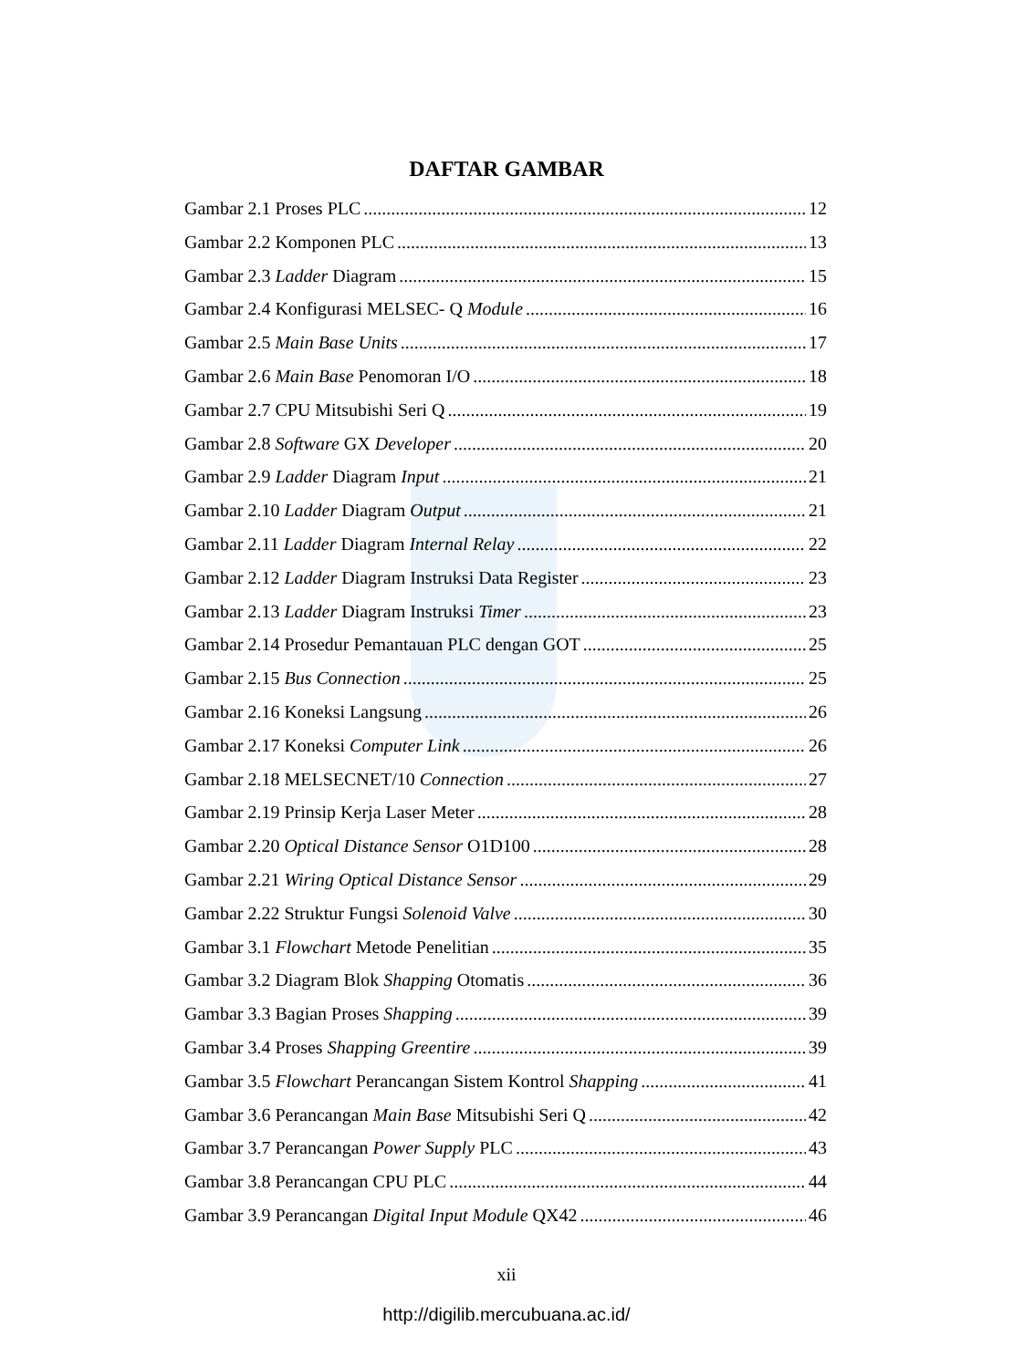DAFTAR GAMBAR
Gambar 2.1 Proses PLC 12
Gambar 2.2 Komponen PLC 13
Gambar 2.3 Ladder Diagram 15
Gambar 2.4 Konfigurasi MELSEC- Q Module 16
Gambar 2.5 Main Base Units 17
Gambar 2.6 Main Base Penomoran I/O 18
Gambar 2.7 CPU Mitsubishi Seri Q 19
Gambar 2.8 Software GX Developer 20
Gambar 2.9 Ladder Diagram Input 21
Gambar 2.10 Ladder Diagram Output 21
Gambar 2.11 Ladder Diagram Internal Relay 22
Gambar 2.12 Ladder Diagram Instruksi Data Register 23
Gambar 2.13 Ladder Diagram Instruksi Timer 23
Gambar 2.14 Prosedur Pemantauan PLC dengan GOT 25
Gambar 2.15 Bus Connection 25
Gambar 2.16 Koneksi Langsung 26
Gambar 2.17 Koneksi Computer Link 26
Gambar 2.18 MELSECNET/10 Connection 27
Gambar 2.19 Prinsip Kerja Laser Meter 28
Gambar 2.20 Optical Distance Sensor O1D100 28
Gambar 2.21 Wiring Optical Distance Sensor 29
Gambar 2.22 Struktur Fungsi Solenoid Valve 30
Gambar 3.1 Flowchart Metode Penelitian 35
Gambar 3.2 Diagram Blok Shapping Otomatis 36
Gambar 3.3 Bagian Proses Shapping 39
Gambar 3.4 Proses Shapping Greentire 39
Gambar 3.5 Flowchart Perancangan Sistem Kontrol Shapping 41
Gambar 3.6 Perancangan Main Base Mitsubishi Seri Q 42
Gambar 3.7 Perancangan Power Supply PLC 43
Gambar 3.8 Perancangan CPU PLC 44
Gambar 3.9 Perancangan Digital Input Module QX42 46
xii
http://digilib.mercubuana.ac.id/